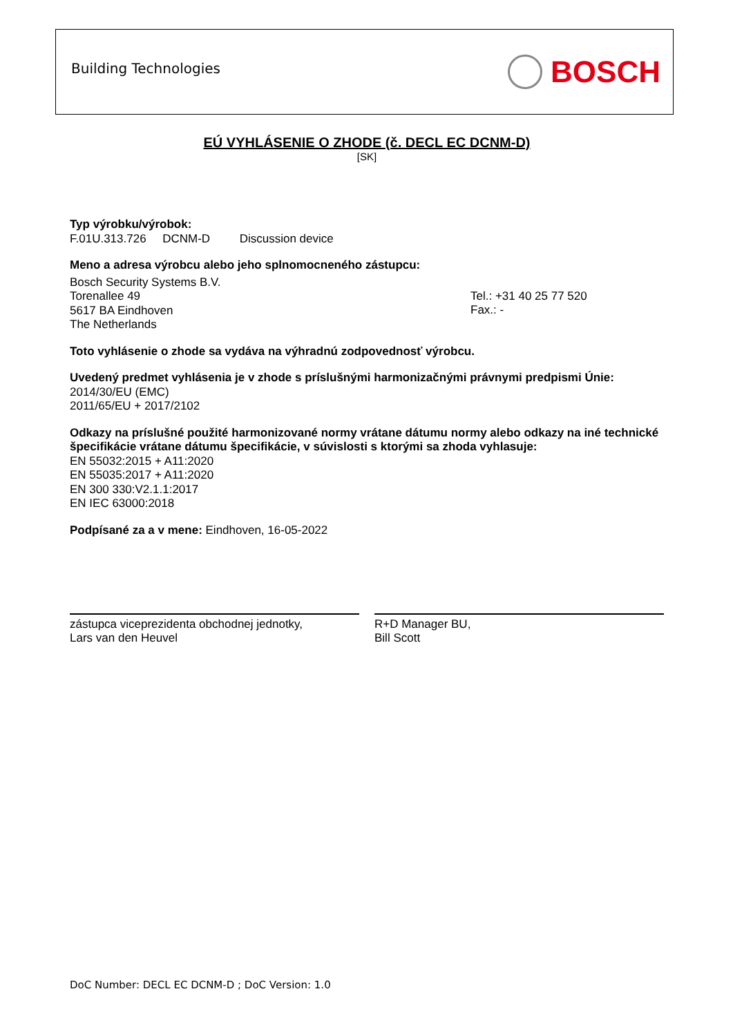Building Technologies
BOSCH
EÚ VYHLÁSENIE O ZHODE (č. DECL EC DCNM-D)
[SK]
Typ výrobku/výrobok:
F.01U.313.726 DCNM-D Discussion device
Meno a adresa výrobcu alebo jeho splnomocneného zástupcu:
Bosch Security Systems B.V.
Torenallee 49
5617 BA Eindhoven
The Netherlands
Tel.: +31 40 25 77 520
Fax.: -
Toto vyhlásenie o zhode sa vydáva na výhradnú zodpovednosť výrobcu.
Uvedený predmet vyhlásenia je v zhode s príslušnými harmonizačnými právnymi predpismi Únie:
2014/30/EU (EMC)
2011/65/EU + 2017/2102
Odkazy na príslušné použité harmonizované normy vrátane dátumu normy alebo odkazy na iné technické špecifikácie vrátane dátumu špecifikácie, v súvislosti s ktorými sa zhoda vyhlasuje:
EN 55032:2015 + A11:2020
EN 55035:2017 + A11:2020
EN 300 330:V2.1.1:2017
EN IEC 63000:2018
Podpísané za a v mene: Eindhoven, 16-05-2022
zástupca viceprezidenta obchodnej jednotky,
Lars van den Heuvel
R+D Manager BU,
Bill Scott
DoC Number: DECL EC DCNM-D ; DoC Version: 1.0